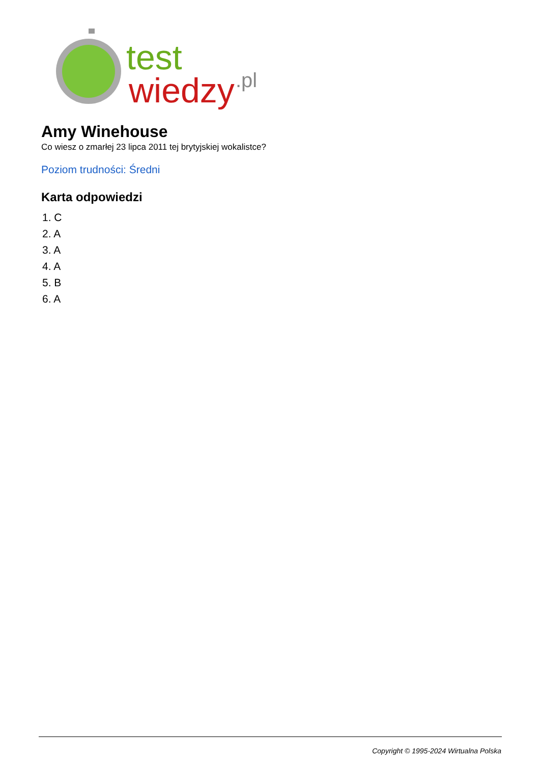test
wiedzy
.pl
Amy Winehouse
Co wiesz o zmarłej 23 lipca 2011 tej brytyjskiej wokalistce?
Poziom trudności: Średni
Karta odpowiedzi
1. C
2. A
3. A
4. A
5. B
6. A
Copyright © 1995-2024 Wirtualna Polska